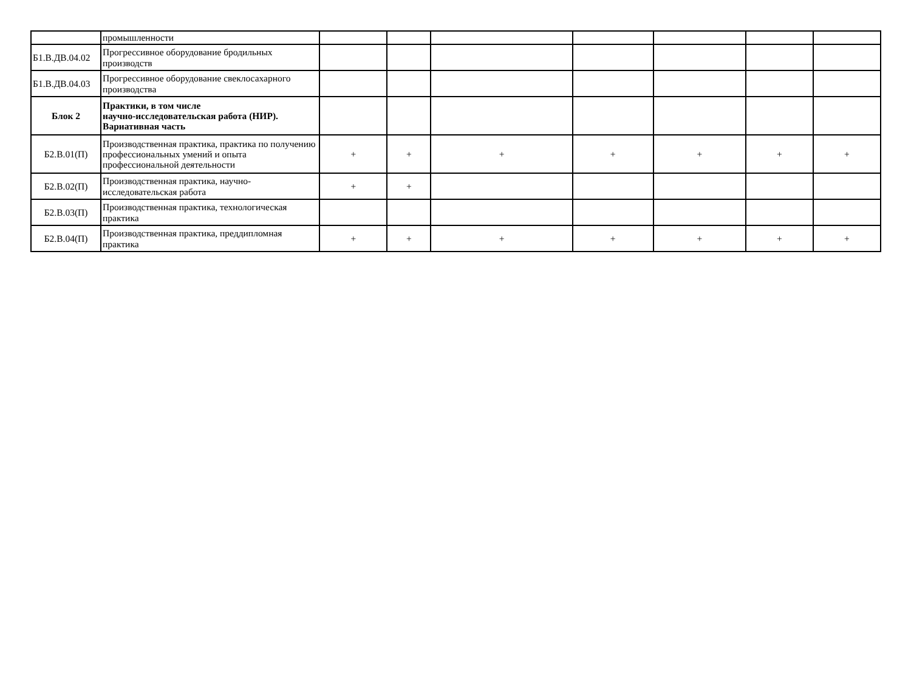| | промышленности | | | | | | | |
| Б1.В.ДВ.04.02 | Прогрессивное оборудование бродильных производств | | | | | | | |
| Б1.В.ДВ.04.03 | Прогрессивное оборудование свеклосахарного производства | | | | | | | |
| Блок 2 | Практики, в том числе научно-исследовательская работа (НИР). Вариативная часть | | | | | | | |
| Б2.В.01(П) | Производственная практика, практика по получению профессиональных умений и опыта профессиональной деятельности | + | + | + | + | + | + | + |
| Б2.В.02(П) | Производственная практика, научно-исследовательская работа | + | + | | | | | |
| Б2.В.03(П) | Производственная практика, технологическая практика | | | | | | | |
| Б2.В.04(П) | Производственная практика, преддипломная практика | + | + | + | + | + | + | + |